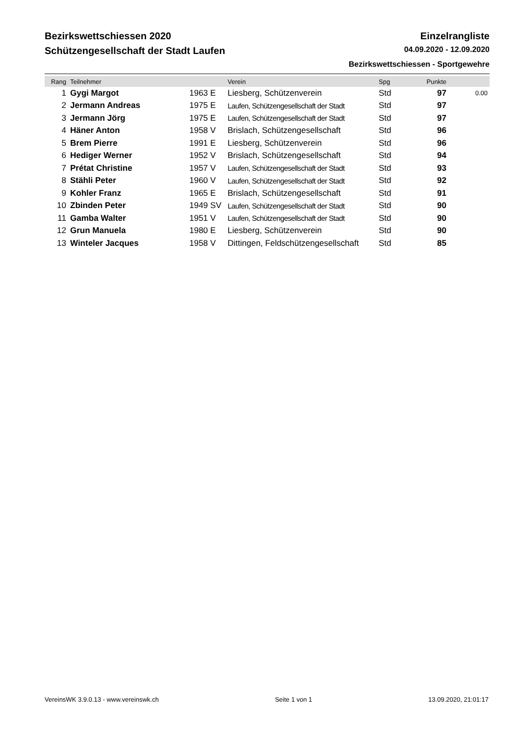Bezirkswettschiessen 2020 Einzelrangliste
Schützengesellschaft der Stadt Laufen 04.09.2020 - 12.09.2020
Bezirkswettschiessen - Sportgewehre
| Rang | Teilnehmer | | Verein | Spg | Punkte | |
| --- | --- | --- | --- | --- | --- | --- |
| 1 | Gygi Margot | 1963 E | Liesberg, Schützenverein | Std | 97 | 0.00 |
| 2 | Jermann Andreas | 1975 E | Laufen, Schützengesellschaft der Stadt | Std | 97 | |
| 3 | Jermann Jörg | 1975 E | Laufen, Schützengesellschaft der Stadt | Std | 97 | |
| 4 | Häner Anton | 1958 V | Brislach, Schützengesellschaft | Std | 96 | |
| 5 | Brem Pierre | 1991 E | Liesberg, Schützenverein | Std | 96 | |
| 6 | Hediger Werner | 1952 V | Brislach, Schützengesellschaft | Std | 94 | |
| 7 | Prétat Christine | 1957 V | Laufen, Schützengesellschaft der Stadt | Std | 93 | |
| 8 | Stähli Peter | 1960 V | Laufen, Schützengesellschaft der Stadt | Std | 92 | |
| 9 | Kohler Franz | 1965 E | Brislach, Schützengesellschaft | Std | 91 | |
| 10 | Zbinden Peter | 1949 SV | Laufen, Schützengesellschaft der Stadt | Std | 90 | |
| 11 | Gamba Walter | 1951 V | Laufen, Schützengesellschaft der Stadt | Std | 90 | |
| 12 | Grun Manuela | 1980 E | Liesberg, Schützenverein | Std | 90 | |
| 13 | Winteler Jacques | 1958 V | Dittingen, Feldschützengesellschaft | Std | 85 | |
VereinsWK 3.9.0.13 - www.vereinswk.ch Seite 1 von 1 13.09.2020, 21:01:17